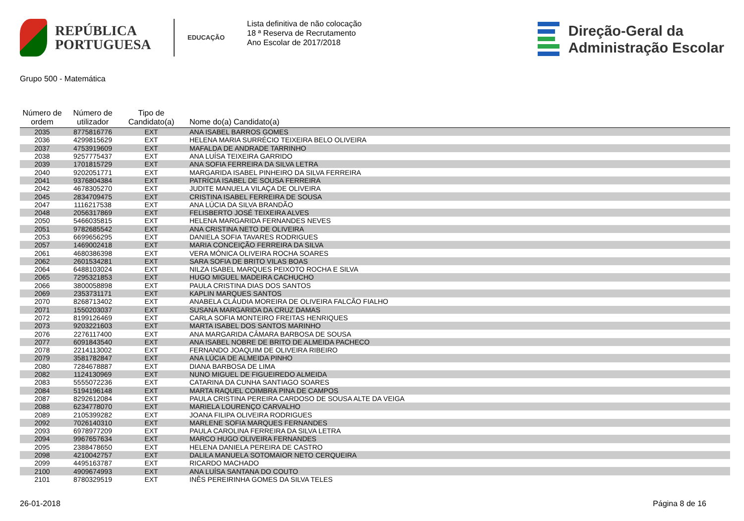REPÚBLICA
PORTUGUESA
EDUCAÇÃO
Lista definitiva de não colocação
18 ª Reserva de Recrutamento
Ano Escolar de 2017/2018
Direção-Geral da
Administração Escolar
Grupo 500 - Matemática
| Número de ordem | Número de utilizador | Tipo de Candidato(a) | Nome do(a) Candidato(a) |
| --- | --- | --- | --- |
| 2035 | 8775816776 | EXT | ANA ISABEL BARROS GOMES |
| 2036 | 4299815629 | EXT | HELENA MARIA SURRÉCIO TEIXEIRA BELO OLIVEIRA |
| 2037 | 4753919609 | EXT | MAFALDA DE ANDRADE TARRINHO |
| 2038 | 9257775437 | EXT | ANA LUÍSA TEIXEIRA GARRIDO |
| 2039 | 1701815729 | EXT | ANA SOFIA FERREIRA DA SILVA LETRA |
| 2040 | 9202051771 | EXT | MARGARIDA ISABEL PINHEIRO DA SILVA FERREIRA |
| 2041 | 9376804384 | EXT | PATRÍCIA ISABEL DE SOUSA FERREIRA |
| 2042 | 4678305270 | EXT | JUDITE MANUELA VILAÇA DE OLIVEIRA |
| 2045 | 2834709475 | EXT | CRISTINA ISABEL FERREIRA DE SOUSA |
| 2047 | 1116217538 | EXT | ANA LÚCIA DA SILVA BRANDÃO |
| 2048 | 2056317869 | EXT | FELISBERTO JOSÉ TEIXEIRA ALVES |
| 2050 | 5466035815 | EXT | HELENA MARGARIDA FERNANDES NEVES |
| 2051 | 9782685542 | EXT | ANA CRISTINA NETO DE OLIVEIRA |
| 2053 | 6699656295 | EXT | DANIELA SOFIA TAVARES RODRIGUES |
| 2057 | 1469002418 | EXT | MARIA CONCEIÇÃO FERREIRA DA SILVA |
| 2061 | 4680386398 | EXT | VERA MÓNICA OLIVEIRA ROCHA SOARES |
| 2062 | 2601534281 | EXT | SARA SOFIA DE BRITO VILAS BOAS |
| 2064 | 6488103024 | EXT | NILZA ISABEL MARQUES PEIXOTO ROCHA E SILVA |
| 2065 | 7295321853 | EXT | HUGO MIGUEL MADEIRA CACHUCHO |
| 2066 | 3800058898 | EXT | PAULA CRISTINA DIAS DOS SANTOS |
| 2069 | 2353731171 | EXT | KAPLIN MARQUES SANTOS |
| 2070 | 8268713402 | EXT | ANABELA CLÁUDIA MOREIRA DE OLIVEIRA FALCÃO FIALHO |
| 2071 | 1550203037 | EXT | SUSANA MARGARIDA DA CRUZ DAMAS |
| 2072 | 8199126469 | EXT | CARLA SOFIA MONTEIRO FREITAS HENRIQUES |
| 2073 | 9203221603 | EXT | MARTA ISABEL DOS SANTOS MARINHO |
| 2076 | 2276117400 | EXT | ANA MARGARIDA CÂMARA BARBOSA DE SOUSA |
| 2077 | 6091843540 | EXT | ANA ISABEL NOBRE DE BRITO DE ALMEIDA PACHECO |
| 2078 | 2214113002 | EXT | FERNANDO JOAQUIM DE OLIVEIRA RIBEIRO |
| 2079 | 3581782847 | EXT | ANA LÚCIA DE ALMEIDA PINHO |
| 2080 | 7284678887 | EXT | DIANA BARBOSA DE LIMA |
| 2082 | 1124130969 | EXT | NUNO MIGUEL DE FIGUEIREDO ALMEIDA |
| 2083 | 5555072236 | EXT | CATARINA DA CUNHA SANTIAGO SOARES |
| 2084 | 5194196148 | EXT | MARTA RAQUEL COIMBRA PINA DE CAMPOS |
| 2087 | 8292612084 | EXT | PAULA CRISTINA PEREIRA CARDOSO DE SOUSA ALTE DA VEIGA |
| 2088 | 6234778070 | EXT | MARIELA LOURENÇO CARVALHO |
| 2089 | 2105399282 | EXT | JOANA FILIPA OLIVEIRA RODRIGUES |
| 2092 | 7026140310 | EXT | MARLENE SOFIA MARQUES FERNANDES |
| 2093 | 6978977209 | EXT | PAULA CAROLINA FERREIRA DA SILVA LETRA |
| 2094 | 9967657634 | EXT | MARCO HUGO OLIVEIRA FERNANDES |
| 2095 | 2388478650 | EXT | HELENA DANIELA PEREIRA DE CASTRO |
| 2098 | 4210042757 | EXT | DALILA MANUELA SOTOMAIOR NETO CERQUEIRA |
| 2099 | 4495163787 | EXT | RICARDO MACHADO |
| 2100 | 4909674993 | EXT | ANA LUÍSA SANTANA DO COUTO |
| 2101 | 8780329519 | EXT | INÊS PEREIRINHA GOMES DA SILVA TELES |
26-01-2018 Página 8 de 16